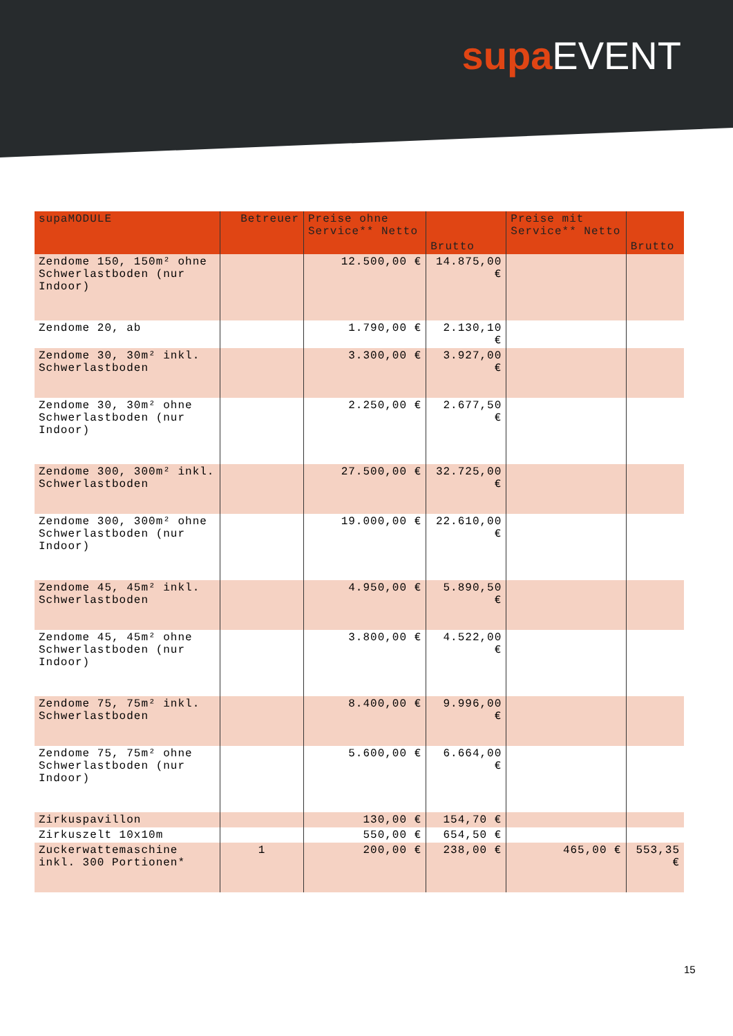supa EVENT
| supaMODULE | Betreuer | Preise ohne Service** Netto | Brutto | Preise mit Service** Netto | Brutto |
| --- | --- | --- | --- | --- | --- |
| Zendome 150, 150m² ohne Schwerlastboden (nur Indoor) | | 12.500,00 € | 14.875,00 € | | |
| Zendome 20, ab | | 1.790,00 € | 2.130,10 € | | |
| Zendome 30, 30m² inkl. Schwerlastboden | | 3.300,00 € | 3.927,00 € | | |
| Zendome 30, 30m² ohne Schwerlastboden (nur Indoor) | | 2.250,00 € | 2.677,50 € | | |
| Zendome 300, 300m² inkl. Schwerlastboden | | 27.500,00 € | 32.725,00 € | | |
| Zendome 300, 300m² ohne Schwerlastboden (nur Indoor) | | 19.000,00 € | 22.610,00 € | | |
| Zendome 45, 45m² inkl. Schwerlastboden | | 4.950,00 € | 5.890,50 € | | |
| Zendome 45, 45m² ohne Schwerlastboden (nur Indoor) | | 3.800,00 € | 4.522,00 € | | |
| Zendome 75, 75m² inkl. Schwerlastboden | | 8.400,00 € | 9.996,00 € | | |
| Zendome 75, 75m² ohne Schwerlastboden (nur Indoor) | | 5.600,00 € | 6.664,00 € | | |
| Zirkuspavillon | | 130,00 € | 154,70 € | | |
| Zirkuszelt 10x10m | | 550,00 € | 654,50 € | | |
| Zuckerwattemaschine inkl. 300 Portionen* | 1 | 200,00 € | 238,00 € | 465,00 € | 553,35 € |
15